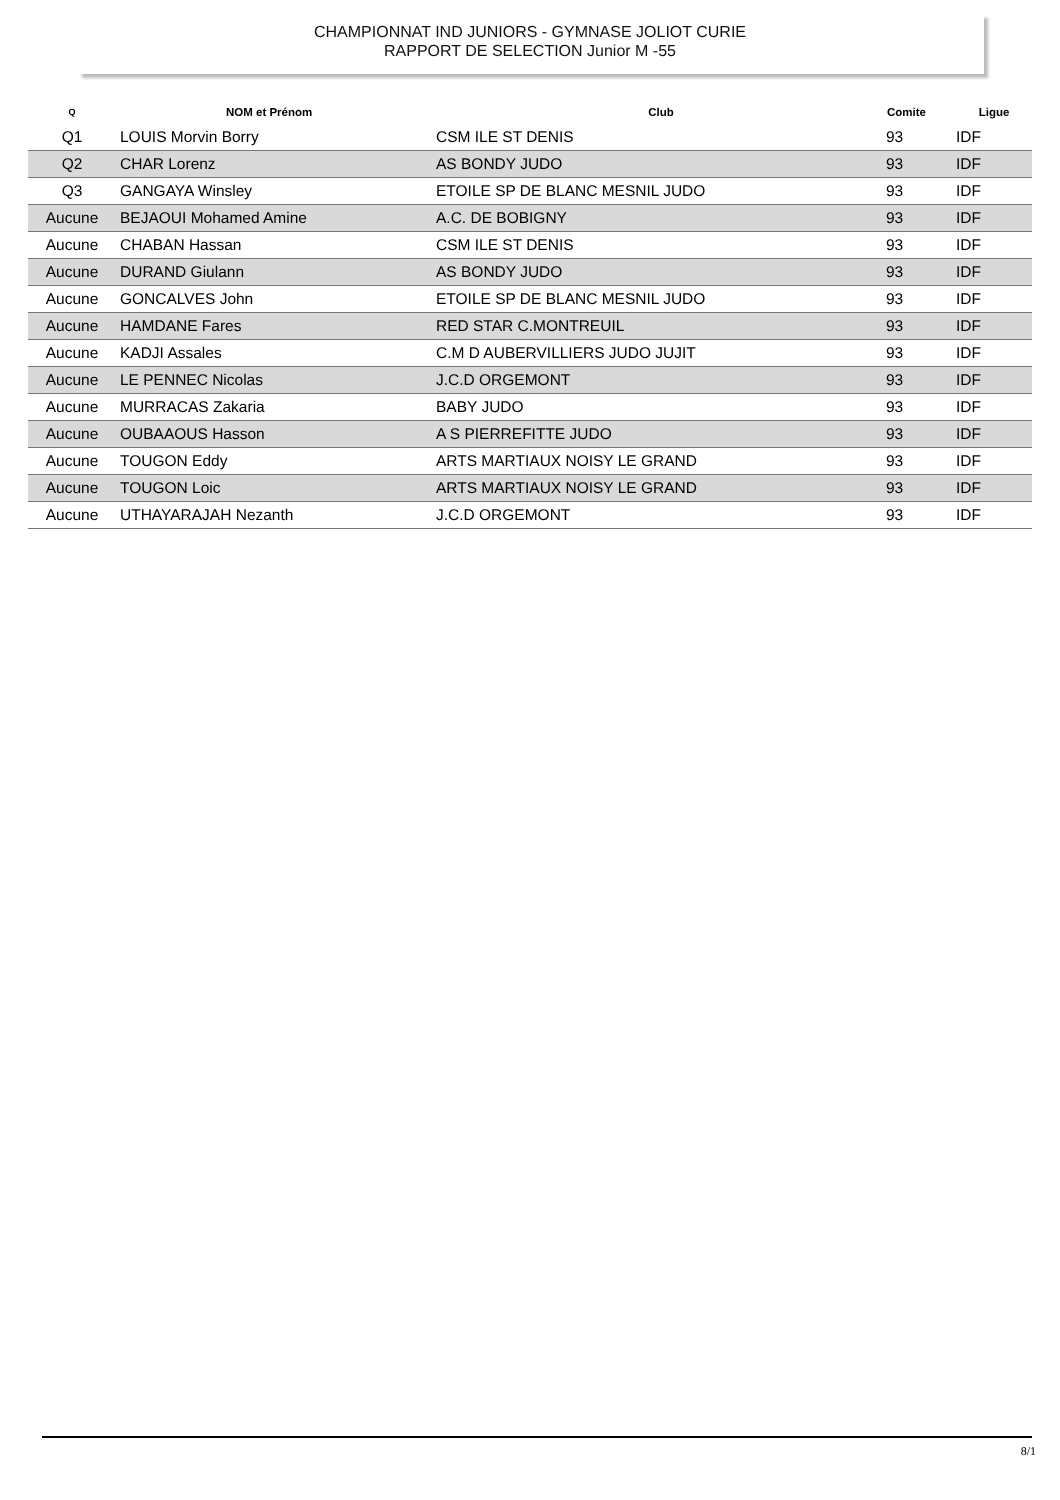CHAMPIONNAT IND JUNIORS - GYMNASE JOLIOT CURIE
RAPPORT DE SELECTION Junior M -55
| Q | NOM et Prénom | Club | Comite | Ligue |
| --- | --- | --- | --- | --- |
| Q1 | LOUIS Morvin Borry | CSM ILE ST DENIS | 93 | IDF |
| Q2 | CHAR Lorenz | AS BONDY JUDO | 93 | IDF |
| Q3 | GANGAYA Winsley | ETOILE SP DE BLANC MESNIL JUDO | 93 | IDF |
| Aucune | BEJAOUI Mohamed Amine | A.C. DE BOBIGNY | 93 | IDF |
| Aucune | CHABAN Hassan | CSM ILE ST DENIS | 93 | IDF |
| Aucune | DURAND Giulann | AS BONDY JUDO | 93 | IDF |
| Aucune | GONCALVES John | ETOILE SP DE BLANC MESNIL JUDO | 93 | IDF |
| Aucune | HAMDANE Fares | RED STAR C.MONTREUIL | 93 | IDF |
| Aucune | KADJI Assales | C.M D AUBERVILLIERS JUDO JUJIT | 93 | IDF |
| Aucune | LE PENNEC Nicolas | J.C.D ORGEMONT | 93 | IDF |
| Aucune | MURRACAS Zakaria | BABY JUDO | 93 | IDF |
| Aucune | OUBAAOUS Hasson | A S PIERREFITTE JUDO | 93 | IDF |
| Aucune | TOUGON Eddy | ARTS MARTIAUX NOISY LE GRAND | 93 | IDF |
| Aucune | TOUGON Loic | ARTS MARTIAUX NOISY LE GRAND | 93 | IDF |
| Aucune | UTHAYARAJAH Nezanth | J.C.D ORGEMONT | 93 | IDF |
8/1